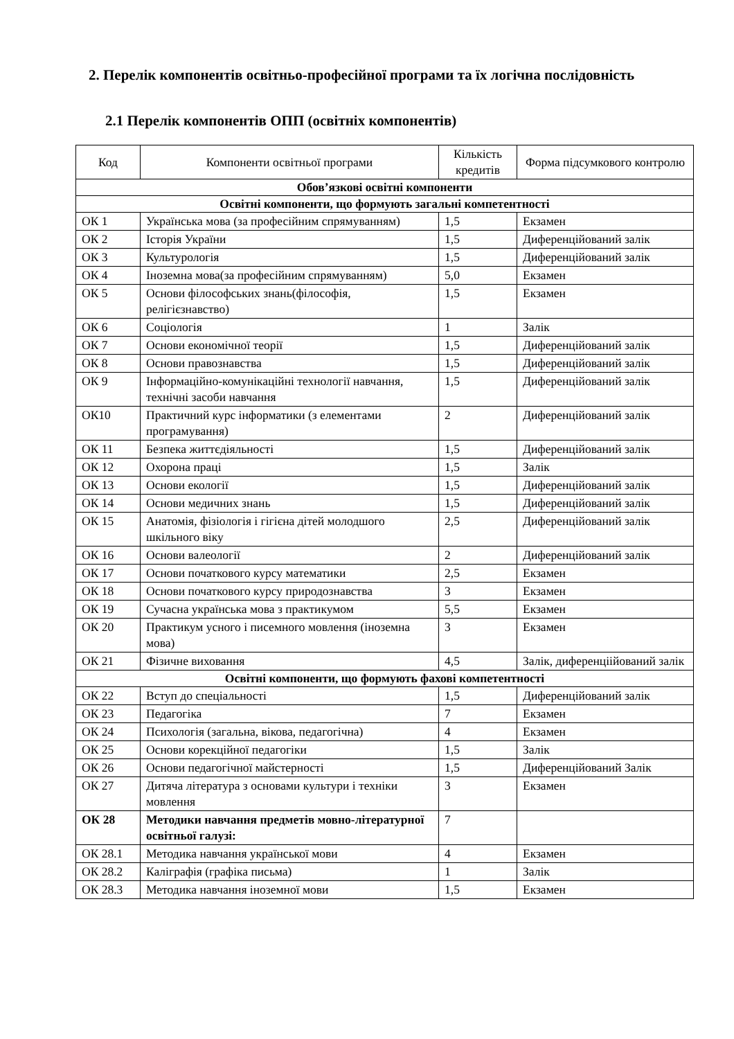2. Перелік компонентів освітньо-професійної програми та їх логічна послідовність
2.1 Перелік компонентів ОПП (освітніх компонентів)
| Код | Компоненти освітньої програми | Кількість кредитів | Форма підсумкового контролю |
| --- | --- | --- | --- |
| Обов’язкові освітні компоненти | | | |
| Освітні компоненти, що формують загальні компетентності | | | |
| ОК 1 | Українська мова (за професійним спрямуванням) | 1,5 | Екзамен |
| ОК 2 | Історія України | 1,5 | Диференційований залік |
| ОК 3 | Культурологія | 1,5 | Диференційований залік |
| ОК 4 | Іноземна мова(за професійним спрямуванням) | 5,0 | Екзамен |
| ОК 5 | Основи філософських знань(філософія, релігієзнавство) | 1,5 | Екзамен |
| ОК 6 | Соціологія | 1 | Залік |
| ОК 7 | Основи економічної теорії | 1,5 | Диференційований залік |
| ОК 8 | Основи правознавства | 1,5 | Диференційований залік |
| ОК 9 | Інформаційно-комунікаційні технології навчання, технічні засоби навчання | 1,5 | Диференційований залік |
| ОК10 | Практичний курс інформатики (з елементами програмування) | 2 | Диференційований залік |
| ОК 11 | Безпека життєдіяльності | 1,5 | Диференційований залік |
| ОК 12 | Охорона праці | 1,5 | Залік |
| ОК 13 | Основи екології | 1,5 | Диференційований залік |
| ОК 14 | Основи медичних знань | 1,5 | Диференційований залік |
| ОК 15 | Анатомія, фізіологія і гігієна дітей молодшого шкільного віку | 2,5 | Диференційований залік |
| ОК 16 | Основи валеології | 2 | Диференційований залік |
| ОК 17 | Основи початкового курсу математики | 2,5 | Екзамен |
| ОК 18 | Основи початкового курсу природознавства | 3 | Екзамен |
| ОК 19 | Сучасна українська мова з практикумом | 5,5 | Екзамен |
| ОК 20 | Практикум усного і писемного мовлення (іноземна мова) | 3 | Екзамен |
| ОК 21 | Фізичне виховання | 4,5 | Залік, диференціійований залік |
| Освітні компоненти, що формують фахові компетентності | | | |
| ОК 22 | Вступ до спеціальності | 1,5 | Диференційований залік |
| ОК 23 | Педагогіка | 7 | Екзамен |
| ОК 24 | Психологія (загальна, вікова, педагогічна) | 4 | Екзамен |
| ОК 25 | Основи корекційної педагогіки | 1,5 | Залік |
| ОК 26 | Основи педагогічної майстерності | 1,5 | Диференційований Залік |
| ОК 27 | Дитяча література з основами культури і техніки мовлення | 3 | Екзамен |
| ОК 28 | Методики навчання предметів мовно-літературної освітньої галузі: | 7 | |
| ОК 28.1 | Методика навчання української мови | 4 | Екзамен |
| ОК 28.2 | Каліграфія (графіка письма) | 1 | Залік |
| ОК 28.3 | Методика навчання іноземної мови | 1,5 | Екзамен |